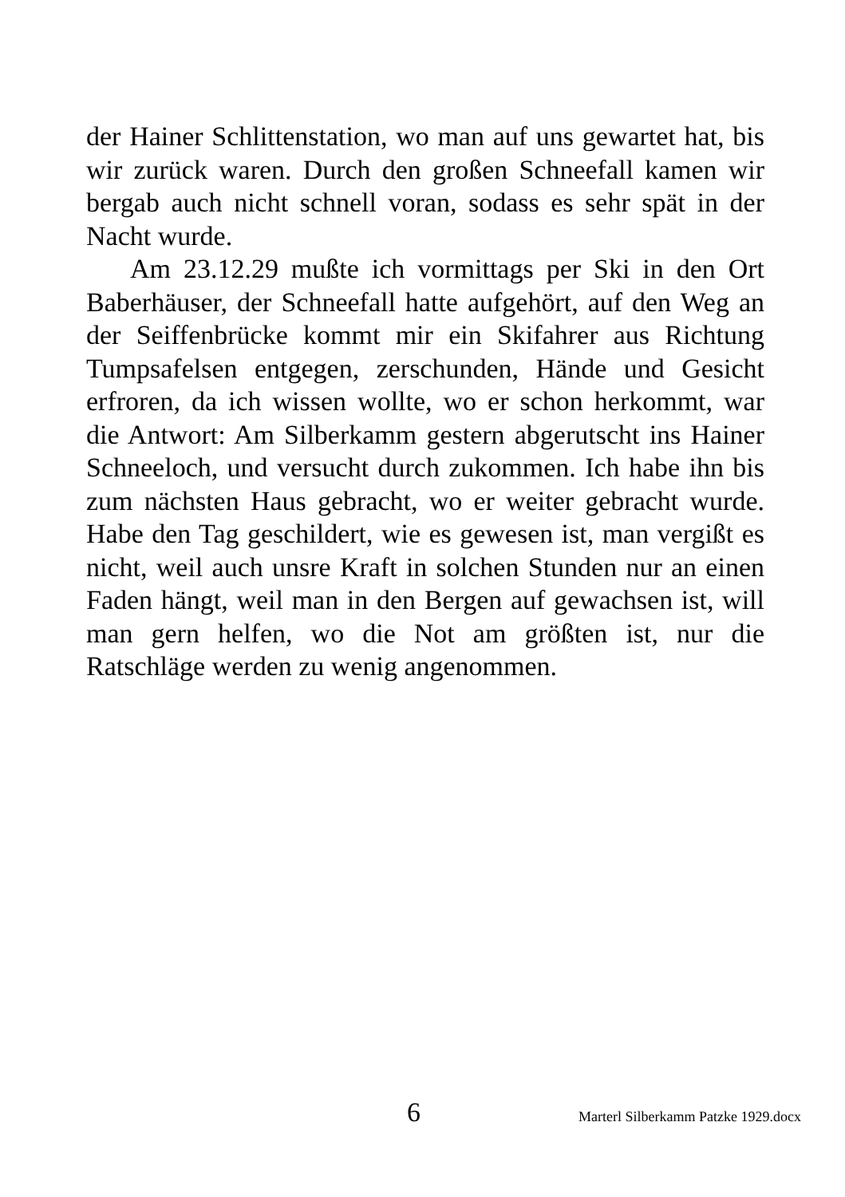der Hainer Schlittenstation, wo man auf uns gewartet hat, bis wir zurück waren. Durch den großen Schneefall kamen wir bergab auch nicht schnell voran, sodass es sehr spät in der Nacht wurde.
Am 23.12.29 mußte ich vormittags per Ski in den Ort Baberhäuser, der Schneefall hatte aufgehört, auf den Weg an der Seiffenbrücke kommt mir ein Skifahrer aus Richtung Tumpsafelsen entgegen, zerschunden, Hände und Gesicht erfroren, da ich wissen wollte, wo er schon herkommt, war die Antwort: Am Silberkamm gestern abgerutscht ins Hainer Schneeloch, und versucht durch zukommen. Ich habe ihn bis zum nächsten Haus gebracht, wo er weiter gebracht wurde. Habe den Tag geschildert, wie es gewesen ist, man vergißt es nicht, weil auch unsre Kraft in solchen Stunden nur an einen Faden hängt, weil man in den Bergen auf gewachsen ist, will man gern helfen, wo die Not am größten ist, nur die Ratschläge werden zu wenig angenommen.
6 Marterl Silberkamm Patzke 1929.docx